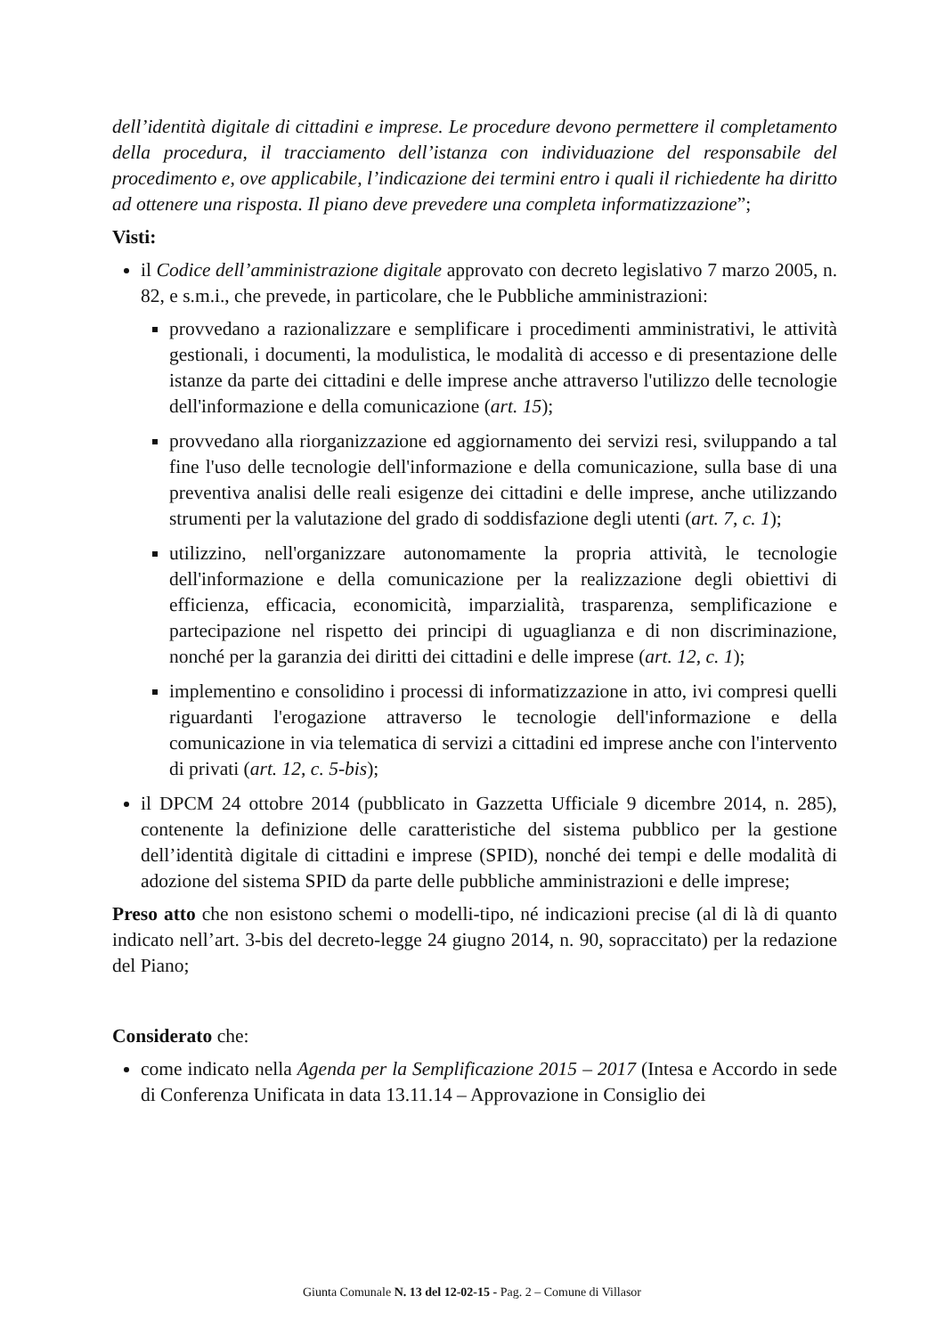dell’identità digitale di cittadini e imprese. Le procedure devono permettere il completamento della procedura, il tracciamento dell’istanza con individuazione del responsabile del procedimento e, ove applicabile, l’indicazione dei termini entro i quali il richiedente ha diritto ad ottenere una risposta. Il piano deve prevedere una completa informatizzazione”;
Visti:
il Codice dell’amministrazione digitale approvato con decreto legislativo 7 marzo 2005, n. 82, e s.m.i., che prevede, in particolare, che le Pubbliche amministrazioni:
provvedano a razionalizzare e semplificare i procedimenti amministrativi, le attività gestionali, i documenti, la modulistica, le modalità di accesso e di presentazione delle istanze da parte dei cittadini e delle imprese anche attraverso l'utilizzo delle tecnologie dell'informazione e della comunicazione (art. 15);
provvedano alla riorganizzazione ed aggiornamento dei servizi resi, sviluppando a tal fine l'uso delle tecnologie dell'informazione e della comunicazione, sulla base di una preventiva analisi delle reali esigenze dei cittadini e delle imprese, anche utilizzando strumenti per la valutazione del grado di soddisfazione degli utenti (art. 7, c. 1);
utilizzino, nell'organizzare autonomamente la propria attività, le tecnologie dell'informazione e della comunicazione per la realizzazione degli obiettivi di efficienza, efficacia, economicità, imparzialità, trasparenza, semplificazione e partecipazione nel rispetto dei principi di uguaglianza e di non discriminazione, nonché per la garanzia dei diritti dei cittadini e delle imprese (art. 12, c. 1);
implementino e consolidino i processi di informatizzazione in atto, ivi compresi quelli riguardanti l'erogazione attraverso le tecnologie dell'informazione e della comunicazione in via telematica di servizi a cittadini ed imprese anche con l'intervento di privati (art. 12, c. 5-bis);
il DPCM 24 ottobre 2014 (pubblicato in Gazzetta Ufficiale 9 dicembre 2014, n. 285), contenente la definizione delle caratteristiche del sistema pubblico per la gestione dell’identità digitale di cittadini e imprese (SPID), nonché dei tempi e delle modalità di adozione del sistema SPID da parte delle pubbliche amministrazioni e delle imprese;
Preso atto che non esistono schemi o modelli-tipo, né indicazioni precise (al di là di quanto indicato nell’art. 3-bis del decreto-legge 24 giugno 2014, n. 90, sopraccitato) per la redazione del Piano;
Considerato che:
come indicato nella Agenda per la Semplificazione 2015 – 2017 (Intesa e Accordo in sede di Conferenza Unificata in data 13.11.14 – Approvazione in Consiglio dei
Giunta Comunale N. 13 del 12-02-15 - Pag. 2 – Comune di Villasor